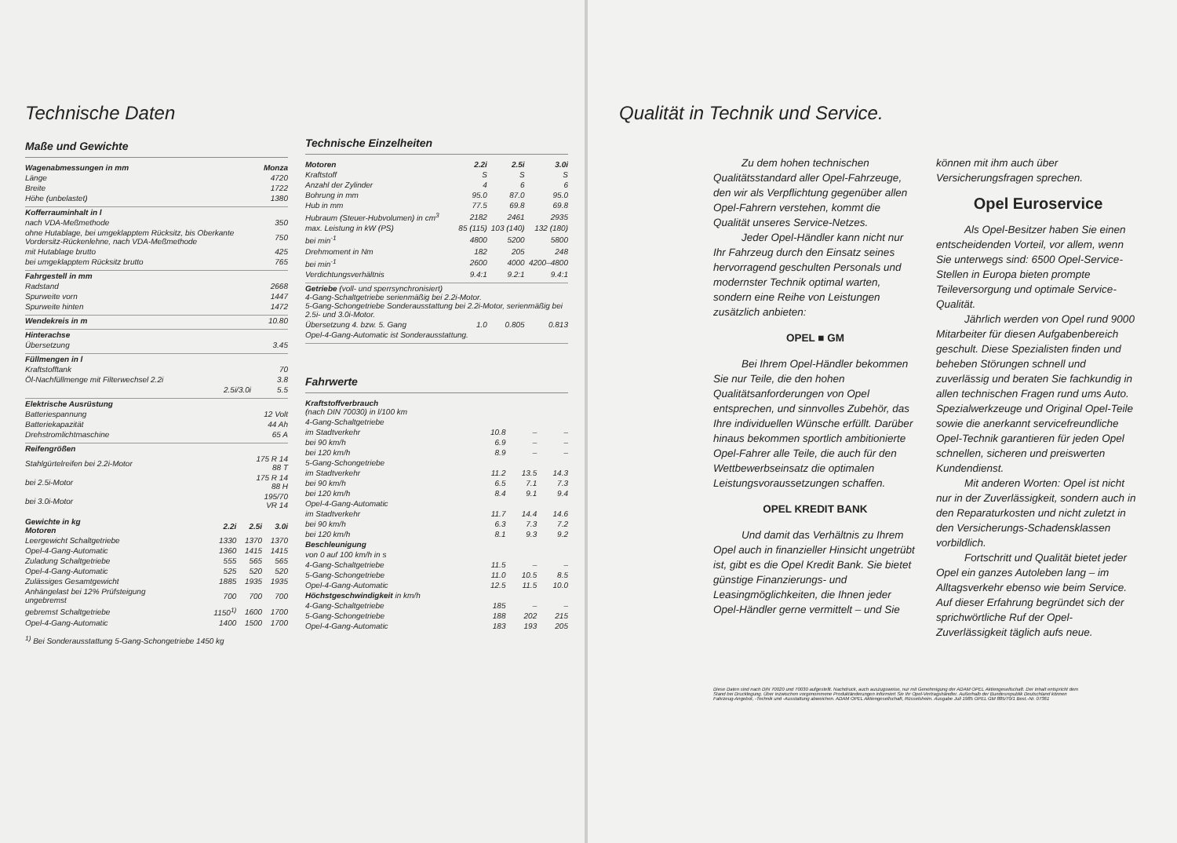Technische Daten
Maße und Gewichte
| Wagenabmessungen in mm | Monza |
| --- | --- |
| Länge | 4720 |
| Breite | 1722 |
| Höhe (unbelastet) | 1380 |
| Kofferrauminhalt in l | |
| nach VDA-Meßmethode | 350 |
| ohne Hutablage, bei umgeklapptem Rücksitz, bis Oberkante Vordersitz-Rückenlehne, nach VDA-Meßmethode | 750 |
| mit Hutablage brutto | 425 |
| bei umgeklapptem Rücksitz brutto | 765 |
| Fahrgestell in mm | |
| Radstand | 2668 |
| Spurweite vorn | 1447 |
| Spurweite hinten | 1472 |
| Wendekreis in m | 10.80 |
| Hinterachse | |
| Übersetzung | 3.45 |
| Füllmengen in l | |
| Kraftstofftank | 70 |
| Öl-Nachfüllmenge mit Filterwechsel 2.2i | 3.8 |
| 2.5i/3.0i | 5.5 |
| Elektrische Ausrüstung | |
| Batteriespannung | 12 Volt |
| Batteriekapazität | 44 Ah |
| Drehstromlichtmaschine | 65 A |
| Reifengrößen | |
| Stahlgürtelreifen bei 2.2i-Motor | 175 R 14 88 T |
| bei 2.5i-Motor | 175 R 14 88 H |
| bei 3.0i-Motor | 195/70 VR 14 |
| Gewichte in kg Motoren | 2.2i | 2.5i | 3.0i |
| --- | --- | --- | --- |
| Leergewicht Schaltgetriebe | 1330 | 1370 | 1370 |
| Opel-4-Gang-Automatic | 1360 | 1415 | 1415 |
| Zuladung Schaltgetriebe | 555 | 565 | 565 |
| Opel-4-Gang-Automatic | 525 | 520 | 520 |
| Zulässiges Gesamtgewicht | 1885 | 1935 | 1935 |
| Anhängelast bei 12% Prüfsteigung ungebremst | 700 | 700 | 700 |
| gebremst Schaltgetriebe | 1150<sup>1)</sup> | 1600 | 1700 |
| Opel-4-Gang-Automatic | 1400 | 1500 | 1700 |
<sup>1)</sup> Bei Sonderausstattung 5-Gang-Schongetriebe 1450 kg
Technische Einzelheiten
| Motoren | 2.2i | 2.5i | 3.0i |
| --- | --- | --- | --- |
| Kraftstoff | S | S | S |
| Anzahl der Zylinder | 4 | 6 | 6 |
| Bohrung in mm | 95.0 | 87.0 | 95.0 |
| Hub in mm | 77.5 | 69.8 | 69.8 |
| Hubraum (Steuer-Hubvolumen) in cm<sup>3</sup> | 2182 | 2461 | 2935 |
| max. Leistung in kW (PS) | 85 (115) | 103 (140) | 132 (180) |
| bei min<sup>-1</sup> | 4800 | 5200 | 5800 |
| Drehmoment in Nm | 182 | 205 | 248 |
| bei min<sup>-1</sup> | 2600 | 4000 | 4200–4800 |
| Verdichtungsverhältnis | 9.4:1 | 9.2:1 | 9.4:1 |
| Getriebe (voll- und sperrsynchronisiert) 4-Gang-Schaltgetriebe serienmäßig bei 2.2i-Motor. 5-Gang-Schongetriebe Sonderausstattung bei 2.2i-Motor, serienmäßig bei 2.5i- und 3.0i-Motor. | | | |
| Übersetzung 4. bzw. 5. Gang | 1.0 | 0.805 | 0.813 |
| Opel-4-Gang-Automatic ist Sonderausstattung. | | | |
Fahrwerte
| Kraftstoffverbrauch (nach DIN 70030) in l/100 km | | | |
| --- | --- | --- | --- |
| 4-Gang-Schaltgetriebe | | | |
| im Stadtverkehr | 10.8 | – | – |
| bei 90 km/h | 6.9 | – | – |
| bei 120 km/h | 8.9 | – | – |
| 5-Gang-Schongetriebe | | | |
| im Stadtverkehr | 11.2 | 13.5 | 14.3 |
| bei 90 km/h | 6.5 | 7.1 | 7.3 |
| bei 120 km/h | 8.4 | 9.1 | 9.4 |
| Opel-4-Gang-Automatic | | | |
| im Stadtverkehr | 11.7 | 14.4 | 14.6 |
| bei 90 km/h | 6.3 | 7.3 | 7.2 |
| bei 120 km/h | 8.1 | 9.3 | 9.2 |
| Beschleunigung | | | |
| von 0 auf 100 km/h in s | | | |
| 4-Gang-Schaltgetriebe | 11.5 | – | – |
| 5-Gang-Schongetriebe | 11.0 | 10.5 | 8.5 |
| Opel-4-Gang-Automatic | 12.5 | 11.5 | 10.0 |
| Höchstgeschwindigkeit in km/h | | | |
| 4-Gang-Schaltgetriebe | 185 | – | – |
| 5-Gang-Schongetriebe | 188 | 202 | 215 |
| Opel-4-Gang-Automatic | 183 | 193 | 205 |
Qualität in Technik und Service.
Zu dem hohen technischen Qualitätsstandard aller Opel-Fahrzeuge, den wir als Verpflichtung gegenüber allen Opel-Fahrern verstehen, kommt die Qualität unseres Service-Netzes.
Jeder Opel-Händler kann nicht nur Ihr Fahrzeug durch den Einsatz seines hervorragend geschulten Personals und modernster Technik optimal warten, sondern eine Reihe von Leistungen zusätzlich anbieten:
OPEL ■ GM
Bei Ihrem Opel-Händler bekommen Sie nur Teile, die den hohen Qualitätsanforderungen von Opel entsprechen, und sinnvolles Zubehör, das Ihre individuellen Wünsche erfüllt. Darüber hinaus bekommen sportlich ambitionierte Opel-Fahrer alle Teile, die auch für den Wettbewerbseinsatz die optimalen Leistungsvoraussetzungen schaffen.
OPEL KREDIT BANK
Und damit das Verhältnis zu Ihrem Opel auch in finanzieller Hinsicht ungetrübt ist, gibt es die Opel Kredit Bank. Sie bietet günstige Finanzierungs- und Leasingmöglichkeiten, die Ihnen jeder Opel-Händler gerne vermittelt – und Sie
können mit ihm auch über Versicherungsfragen sprechen.
Opel Euroservice
Als Opel-Besitzer haben Sie einen entscheidenden Vorteil, vor allem, wenn Sie unterwegs sind: 6500 Opel-Service-Stellen in Europa bieten prompte Teileversorgung und optimale Service-Qualität.
Jährlich werden von Opel rund 9000 Mitarbeiter für diesen Aufgabenbereich geschult. Diese Spezialisten finden und beheben Störungen schnell und zuverlässig und beraten Sie fachkundig in allen technischen Fragen rund ums Auto. Spezialwerkzeuge und Original Opel-Teile sowie die anerkannt servicefreundliche Opel-Technik garantieren für jeden Opel schnellen, sicheren und preiswerten Kundendienst.
Mit anderen Worten: Opel ist nicht nur in der Zuverlässigkeit, sondern auch in den Reparaturkosten und nicht zuletzt in den Versicherungs-Schadensklassen vorbildlich.
Fortschritt und Qualität bietet jeder Opel ein ganzes Autoleben lang – im Alltagsverkehr ebenso wie beim Service. Auf dieser Erfahrung begründet sich der sprichwörtliche Ruf der Opel-Zuverlässigkeit täglich aufs neue.
Diese Daten sind nach DIN 70020 und 70030 aufgestellt. Nachdruck, auch auszugsweise, nur mit Genehmigung der ADAM OPEL Aktiengesellschaft. Der Inhalt entspricht dem Stand bei Drucklegung. Über inzwischen vorgenommene Produktänderungen informiert Sie Ihr Opel-Vertragshändler. Außerhalb der Bundesrepublik Deutschland können Fahrzeug-Angebot, -Technik und -Ausstattung abweichen. ADAM OPEL Aktiengesellschaft, Rüsselsheim. Ausgabe Juli 1985 OPEL GM 885/70/1 Best.-Nr. 07361